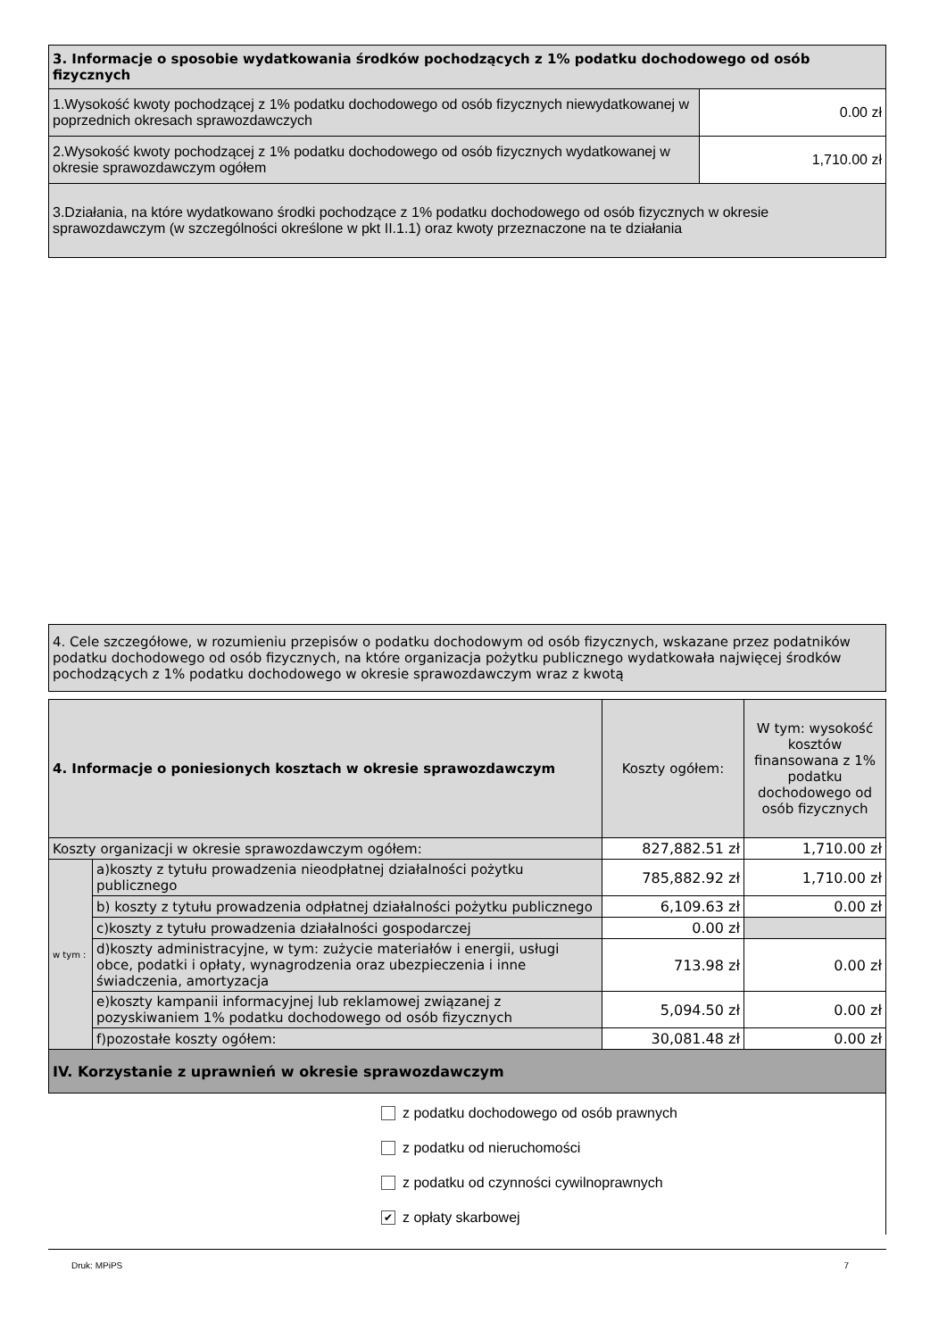| 3. Informacje o sposobie wydatkowania środków pochodzących z 1% podatku dochodowego od osób fizycznych | |
| --- | --- |
| 1.Wysokość kwoty pochodzącej z 1% podatku dochodowego od osób fizycznych niewydatkowanej w poprzednich okresach sprawozdawczych | 0.00 zł |
| 2.Wysokość kwoty pochodzącej z 1% podatku dochodowego od osób fizycznych wydatkowanej w okresie sprawozdawczym ogółem | 1,710.00 zł |
| 3.Działania, na które wydatkowano środki pochodzące z 1% podatku dochodowego od osób fizycznych w okresie sprawozdawczym (w szczególności określone w pkt II.1.1) oraz kwoty przeznaczone na te działania | |
| 4. Cele szczegółowe, w rozumieniu przepisów o podatku dochodowym od osób fizycznych, wskazane przez podatników podatku dochodowego od osób fizycznych, na które organizacja pożytku publicznego wydatkowała najwięcej środków pochodzących z 1% podatku dochodowego w okresie sprawozdawczym wraz z kwotą |
| 4. Informacje o poniesionych kosztach w okresie sprawozdawczym | | Koszty ogółem: | W tym: wysokość kosztów finansowana z 1% podatku dochodowego od osób fizycznych |
| --- | --- | --- | --- |
| Koszty organizacji w okresie sprawozdawczym ogółem: | | 827,882.51 zł | 1,710.00 zł |
| w tym : | a)koszty z tytułu prowadzenia nieodpłatnej działalności pożytku publicznego | 785,882.92 zł | 1,710.00 zł |
| | b) koszty z tytułu prowadzenia odpłatnej działalności pożytku publicznego | 6,109.63 zł | 0.00 zł |
| | c)koszty z tytułu prowadzenia działalności gospodarczej | 0.00 zł | |
| | d)koszty administracyjne, w tym: zużycie materiałów i energii, usługi obce, podatki i opłaty, wynagrodzenia oraz ubezpieczenia i inne świadczenia, amortyzacja | 713.98 zł | 0.00 zł |
| | e)koszty kampanii informacyjnej lub reklamowej związanej z pozyskiwaniem 1% podatku dochodowego od osób fizycznych | 5,094.50 zł | 0.00 zł |
| | f)pozostałe koszty ogółem: | 30,081.48 zł | 0.00 zł |
| IV. Korzystanie z uprawnień w okresie sprawozdawczym | | | |
z podatku dochodowego od osób prawnych
z podatku od nieruchomości
z podatku od czynności cywilnoprawnych
✔ z opłaty skarbowej
Druk: MPiPS 7